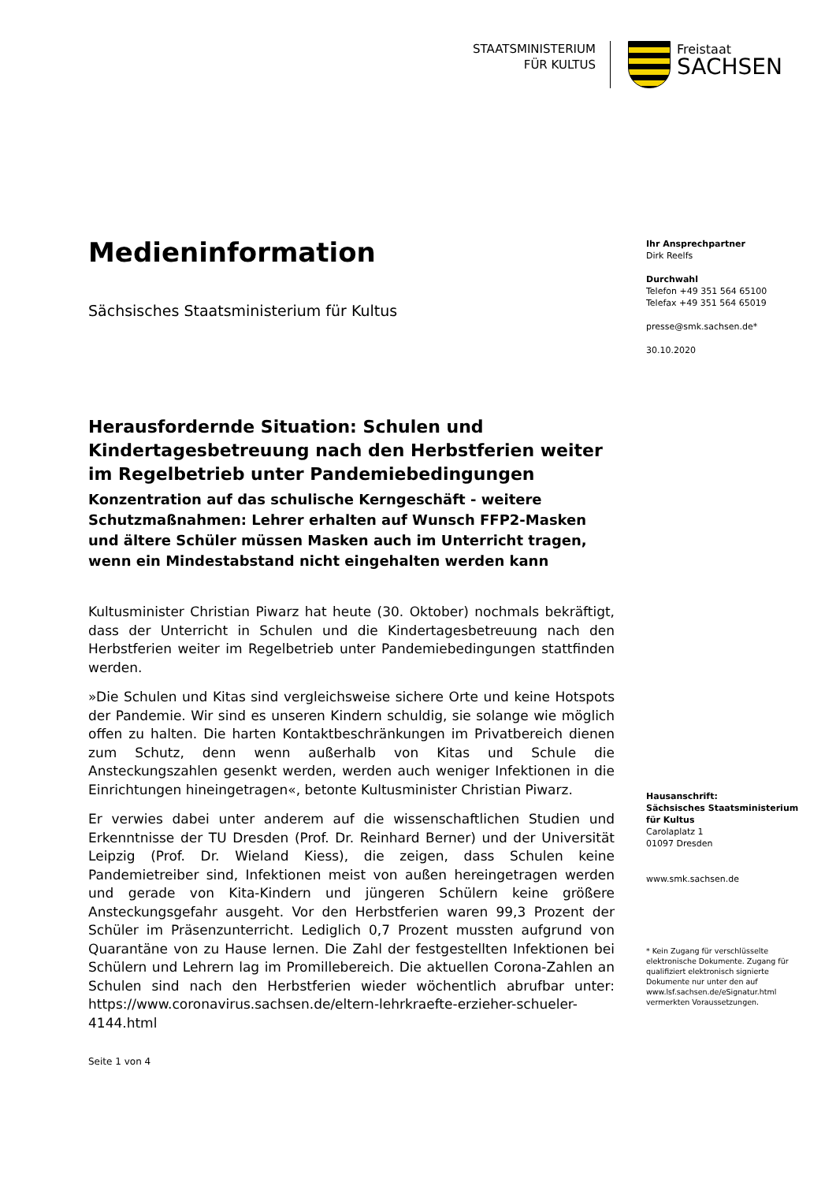STAATSMINISTERIUM
FÜR KULTUS
Freistaat
SACHSEN
Medieninformation
Sächsisches Staatsministerium für Kultus
Ihr Ansprechpartner
Dirk Reelfs
Durchwahl
Telefon +49 351 564 65100
Telefax +49 351 564 65019
presse@smk.sachsen.de*
30.10.2020
Herausfordernde Situation: Schulen und Kindertagesbetreuung nach den Herbstferien weiter im Regelbetrieb unter Pandemiebedingungen
Konzentration auf das schulische Kerngeschäft - weitere Schutzmaßnahmen: Lehrer erhalten auf Wunsch FFP2-Masken und ältere Schüler müssen Masken auch im Unterricht tragen, wenn ein Mindestabstand nicht eingehalten werden kann
Kultusminister Christian Piwarz hat heute (30. Oktober) nochmals bekräftigt, dass der Unterricht in Schulen und die Kindertagesbetreuung nach den Herbstferien weiter im Regelbetrieb unter Pandemiebedingungen stattfinden werden.
»Die Schulen und Kitas sind vergleichsweise sichere Orte und keine Hotspots der Pandemie. Wir sind es unseren Kindern schuldig, sie solange wie möglich offen zu halten. Die harten Kontaktbeschränkungen im Privatbereich dienen zum Schutz, denn wenn außerhalb von Kitas und Schule die Ansteckungszahlen gesenkt werden, werden auch weniger Infektionen in die Einrichtungen hineingetragen«, betonte Kultusminister Christian Piwarz.
Er verwies dabei unter anderem auf die wissenschaftlichen Studien und Erkenntnisse der TU Dresden (Prof. Dr. Reinhard Berner) und der Universität Leipzig (Prof. Dr. Wieland Kiess), die zeigen, dass Schulen keine Pandemietreiber sind, Infektionen meist von außen hereingetragen werden und gerade von Kita-Kindern und jüngeren Schülern keine größere Ansteckungsgefahr ausgeht. Vor den Herbstferien waren 99,3 Prozent der Schüler im Präsenzunterricht. Lediglich 0,7 Prozent mussten aufgrund von Quarantäne von zu Hause lernen. Die Zahl der festgestellten Infektionen bei Schülern und Lehrern lag im Promillebereich. Die aktuellen Corona-Zahlen an Schulen sind nach den Herbstferien wieder wöchentlich abrufbar unter: https://www.coronavirus.sachsen.de/eltern-lehrkraefte-erzieher-schueler-4144.html
Seite 1 von 4
Hausanschrift:
Sächsisches Staatsministerium
für Kultus
Carolaplatz 1
01097 Dresden
www.smk.sachsen.de
* Kein Zugang für verschlüsselte elektronische Dokumente. Zugang für qualifiziert elektronisch signierte Dokumente nur unter den auf www.lsf.sachsen.de/eSignatur.html vermerkten Voraussetzungen.